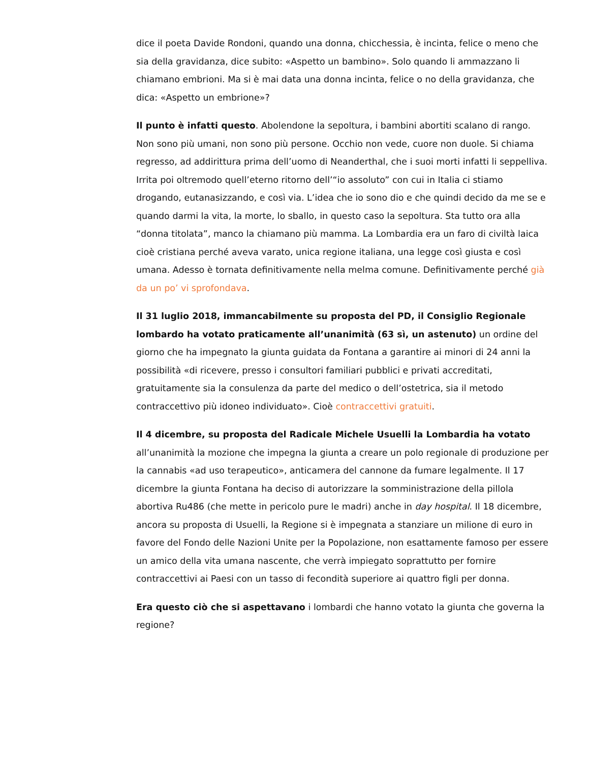dice il poeta Davide Rondoni, quando una donna, chicchessia, è incinta, felice o meno che sia della gravidanza, dice subito: «Aspetto un bambino». Solo quando li ammazzano li chiamano embrioni. Ma si è mai data una donna incinta, felice o no della gravidanza, che dica: «Aspetto un embrione»?
Il punto è infatti questo. Abolendone la sepoltura, i bambini abortiti scalano di rango. Non sono più umani, non sono più persone. Occhio non vede, cuore non duole. Si chiama regresso, ad addirittura prima dell’uomo di Neanderthal, che i suoi morti infatti li seppelliva. Irrita poi oltremodo quell’eterno ritorno dell’“io assoluto” con cui in Italia ci stiamo drogando, eutanasizzando, e così via. L’idea che io sono dio e che quindi decido da me se e quando darmi la vita, la morte, lo sballo, in questo caso la sepoltura. Sta tutto ora alla “donna titolata”, manco la chiamano più mamma. La Lombardia era un faro di civiltà laica cioè cristiana perché aveva varato, unica regione italiana, una legge così giusta e così umana. Adesso è tornata definitivamente nella melma comune. Definitivamente perché già da un po’ vi sprofondava.
Il 31 luglio 2018, immancabilmente su proposta del PD, il Consiglio Regionale lombardo ha votato praticamente all’unanimità (63 sì, un astenuto) un ordine del giorno che ha impegnato la giunta guidata da Fontana a garantire ai minori di 24 anni la possibilità «di ricevere, presso i consultori familiari pubblici e privati accreditati, gratuitamente sia la consulenza da parte del medico o dell’ostetrica, sia il metodo contraccettivo più idoneo individuato». Cioè contraccettivi gratuiti.
Il 4 dicembre, su proposta del Radicale Michele Usuelli la Lombardia ha votato all’unanimità la mozione che impegna la giunta a creare un polo regionale di produzione per la cannabis «ad uso terapeutico», anticamera del cannone da fumare legalmente. Il 17 dicembre la giunta Fontana ha deciso di autorizzare la somministrazione della pillola abortiva Ru486 (che mette in pericolo pure le madri) anche in day hospital. Il 18 dicembre, ancora su proposta di Usuelli, la Regione si è impegnata a stanziare un milione di euro in favore del Fondo delle Nazioni Unite per la Popolazione, non esattamente famoso per essere un amico della vita umana nascente, che verrà impiegato soprattutto per fornire contraccettivi ai Paesi con un tasso di fecondità superiore ai quattro figli per donna.
Era questo ciò che si aspettavano i lombardi che hanno votato la giunta che governa la regione?